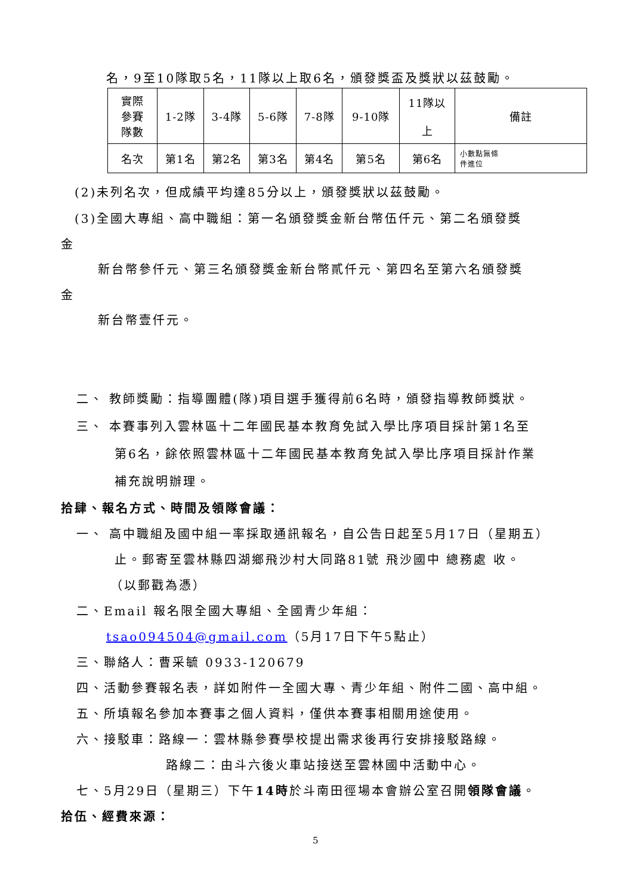名，9至10隊取5名，11隊以上取6名，頒發獎盃及獎狀以茲鼓勵。
| 實際 參賽 隊數 | 1-2隊 | 3-4隊 | 5-6隊 | 7-8隊 | 9-10隊 | 11隊以 上 | 備註 |
| 名次 | 第1名 | 第2名 | 第3名 | 第4名 | 第5名 | 第6名 | 小數點無條 件進位 |
(2)未列名次，但成績平均達85分以上，頒發獎狀以茲鼓勵。
(3)全國大專組、高中職組：第一名頒發獎金新台幣伍仟元、第二名頒發獎
金
新台幣參仟元、第三名頒發獎金新台幣貳仟元、第四名至第六名頒發獎
金
新台幣壹仟元。
二、 教師獎勵：指導團體(隊)項目選手獲得前6名時，頒發指導教師獎狀。
三、 本賽事列入雲林區十二年國民基本教育免試入學比序項目採計第1名至
第6名，餘依照雲林區十二年國民基本教育免試入學比序項目採計作業
補充說明辦理。
拾肆、報名方式、時間及領隊會議：
一、 高中職組及國中組一率採取通訊報名，自公告日起至5月17日（星期五）
止。郵寄至雲林縣四湖鄉飛沙村大同路81號 飛沙國中 總務處 收。
（以郵戳為憑）
二、Email 報名限全國大專組、全國青少年組：
tsao094504@gmail.com（5月17日下午5點止）
三、聯絡人：曹采毓 0933-120679
四、活動參賽報名表，詳如附件一全國大專、青少年組、附件二國、高中組。
五、所填報名參加本賽事之個人資料，僅供本賽事相關用途使用。
六、接駁車：路線一：雲林縣參賽學校提出需求後再行安排接駁路線。
路線二：由斗六後火車站接送至雲林國中活動中心。
七、5月29日（星期三）下午14時於斗南田徑場本會辦公室召開領隊會議。
拾伍、經費來源：
5